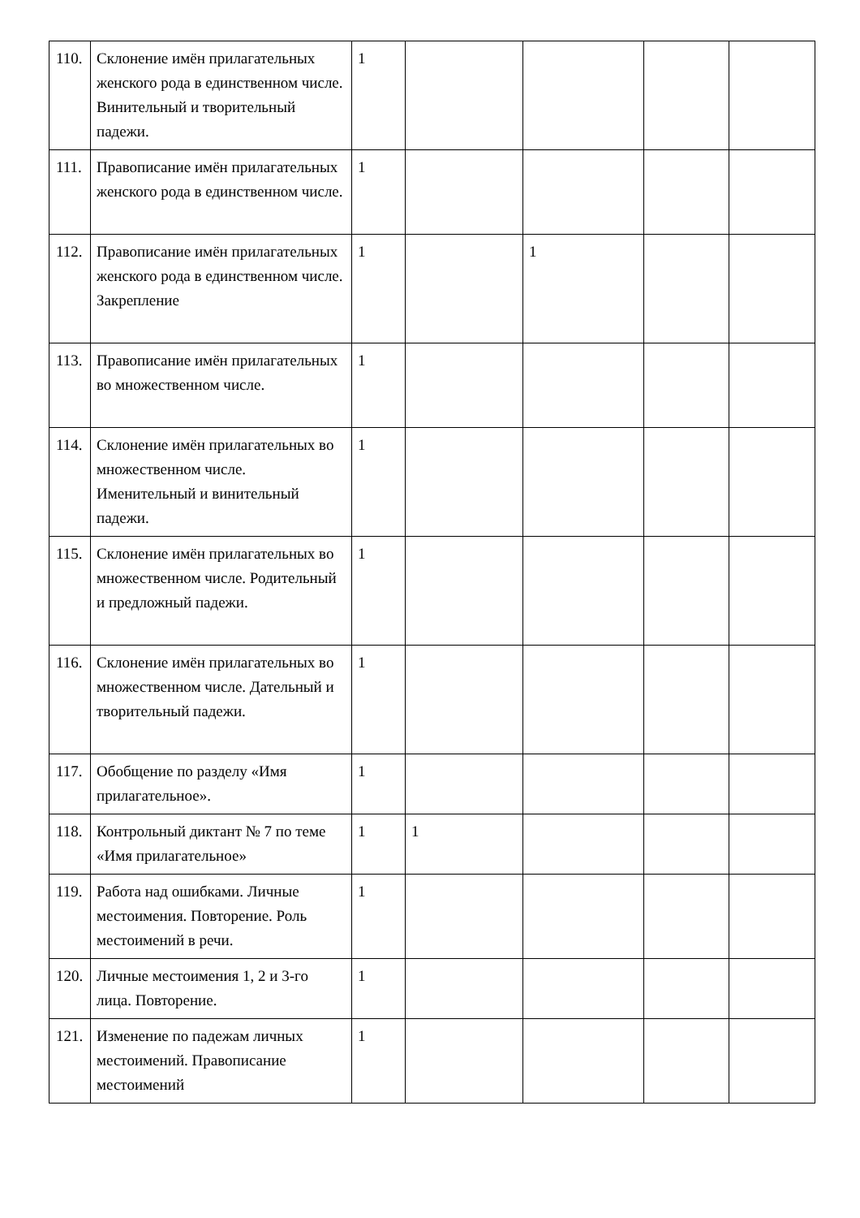| 110. | Склонение имён прилагательных женского рода в единственном числе. Винительный и творительный падежи. | 1 | | | | |
| 111. | Правописание имён прилагательных женского рода в единственном числе. | 1 | | | | |
| 112. | Правописание имён прилагательных женского рода в единственном числе. Закрепление | 1 | | 1 | | |
| 113. | Правописание имён прилагательных во множественном числе. | 1 | | | | |
| 114. | Склонение имён прилагательных во множественном числе. Именительный и винительный падежи. | 1 | | | | |
| 115. | Склонение имён прилагательных во множественном числе. Родительный и предложный падежи. | 1 | | | | |
| 116. | Склонение имён прилагательных во множественном числе. Дательный и творительный падежи. | 1 | | | | |
| 117. | Обобщение по разделу «Имя прилагательное». | 1 | | | | |
| 118. | Контрольный диктант № 7 по теме «Имя прилагательное» | 1 | 1 | | | |
| 119. | Работа над ошибками. Личные местоимения. Повторение. Роль местоимений в речи. | 1 | | | | |
| 120. | Личные местоимения 1, 2 и 3-го лица. Повторение. | 1 | | | | |
| 121. | Изменение по падежам личных местоимений. Правописание местоимений | 1 | | | | |